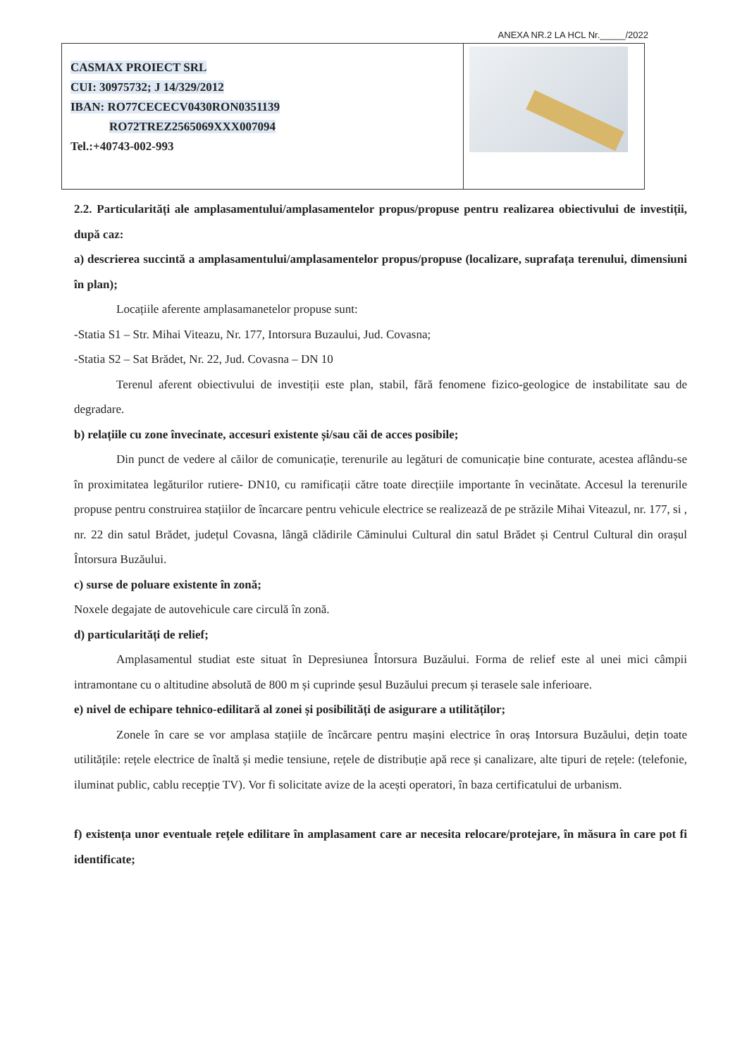ANEXA NR.2 LA HCL Nr._____/2022
CASMAX PROIECT SRL
CUI: 30975732; J 14/329/2012
IBAN: RO77CECECV0430RON0351139
RO72TREZ2565069XXX007094
Tel.:+40743-002-993
2.2. Particularități ale amplasamentului/amplasamentelor propus/propuse pentru realizarea obiectivului de investiții, după caz:
a) descrierea succintă a amplasamentului/amplasamentelor propus/propuse (localizare, suprafața terenului, dimensiuni în plan);
Locațiile aferente amplasamanetelor propuse sunt:
-Statia S1 – Str. Mihai Viteazu, Nr. 177, Intorsura Buzaului, Jud. Covasna;
-Statia S2 – Sat Brădet, Nr. 22, Jud. Covasna – DN 10
Terenul aferent obiectivului de investiții este plan, stabil, fără fenomene fizico-geologice de instabilitate sau de degradare.
b) relațiile cu zone învecinate, accesuri existente și/sau căi de acces posibile;
Din punct de vedere al căilor de comunicație, terenurile au legături de comunicație bine conturate, acestea aflându-se în proximitatea legăturilor rutiere- DN10, cu ramificații către toate direcțiile importante în vecinătate. Accesul la terenurile propuse pentru construirea stațiilor de încarcare pentru vehicule electrice se realizează de pe străzile Mihai Viteazul, nr. 177, si , nr. 22 din satul Brădet, județul Covasna, lângă clădirile Căminului Cultural din satul Brădet și Centrul Cultural din orașul Întorsura Buzăului.
c) surse de poluare existente în zonă;
Noxele degajate de autovehicule care circulă în zonă.
d) particularități de relief;
Amplasamentul studiat este situat în Depresiunea Întorsura Buzăului. Forma de relief este al unei mici câmpii intramontane cu o altitudine absolută de 800 m și cuprinde șesul Buzăului precum și terasele sale inferioare.
e) nivel de echipare tehnico-edilitară al zonei și posibilități de asigurare a utilităților;
Zonele în care se vor amplasa stațiile de încărcare pentru mașini electrice în oraș Intorsura Buzăului, dețin toate utilitățile: rețele electrice de înaltă și medie tensiune, rețele de distribuție apă rece și canalizare, alte tipuri de rețele: (telefonie, iluminat public, cablu recepție TV). Vor fi solicitate avize de la acești operatori, în baza certificatului de urbanism.
f) existența unor eventuale rețele edilitare în amplasament care ar necesita relocare/protejare, în măsura în care pot fi identificate;